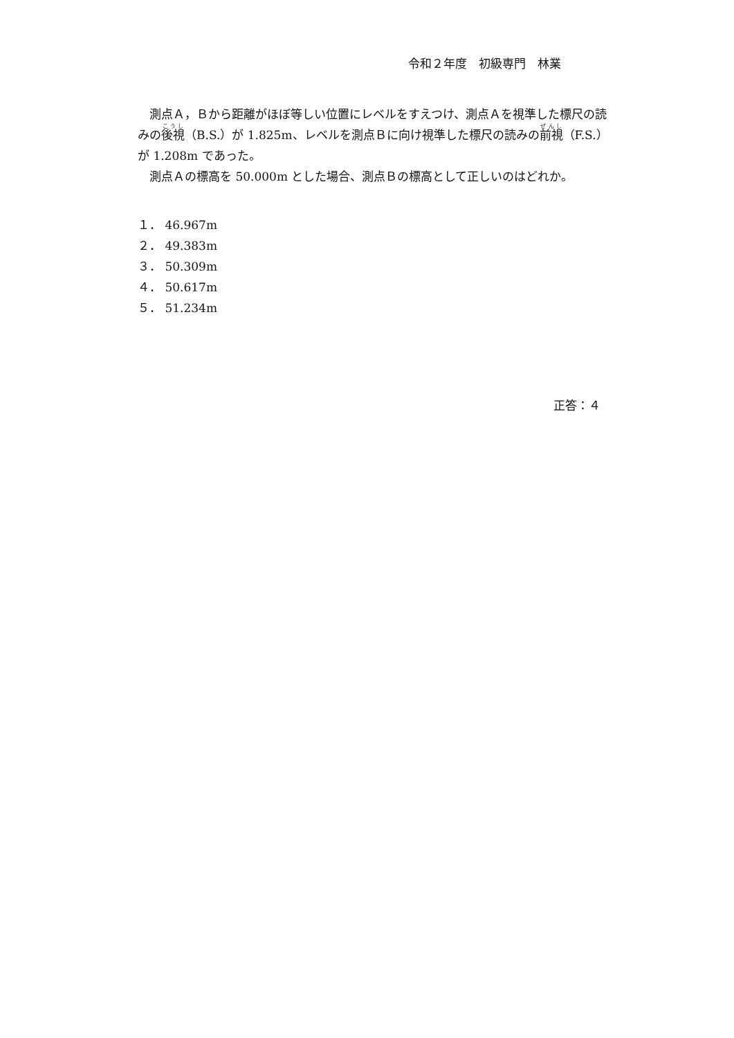令和２年度　初級専門　林業
　測点Ａ，Ｂから距離がほぼ等しい位置にレベルをすえつけ、測点Ａを視準した標尺の読みの後視（B.S.）が 1.825m、レベルを測点Ｂに向け視準した標尺の読みの前視（F.S.）が 1.208m であった。
　測点Ａの標高を 50.000m とした場合、測点Ｂの標高として正しいのはどれか。
１． 46.967m
２． 49.383m
３． 50.309m
４． 50.617m
５． 51.234m
正答：４